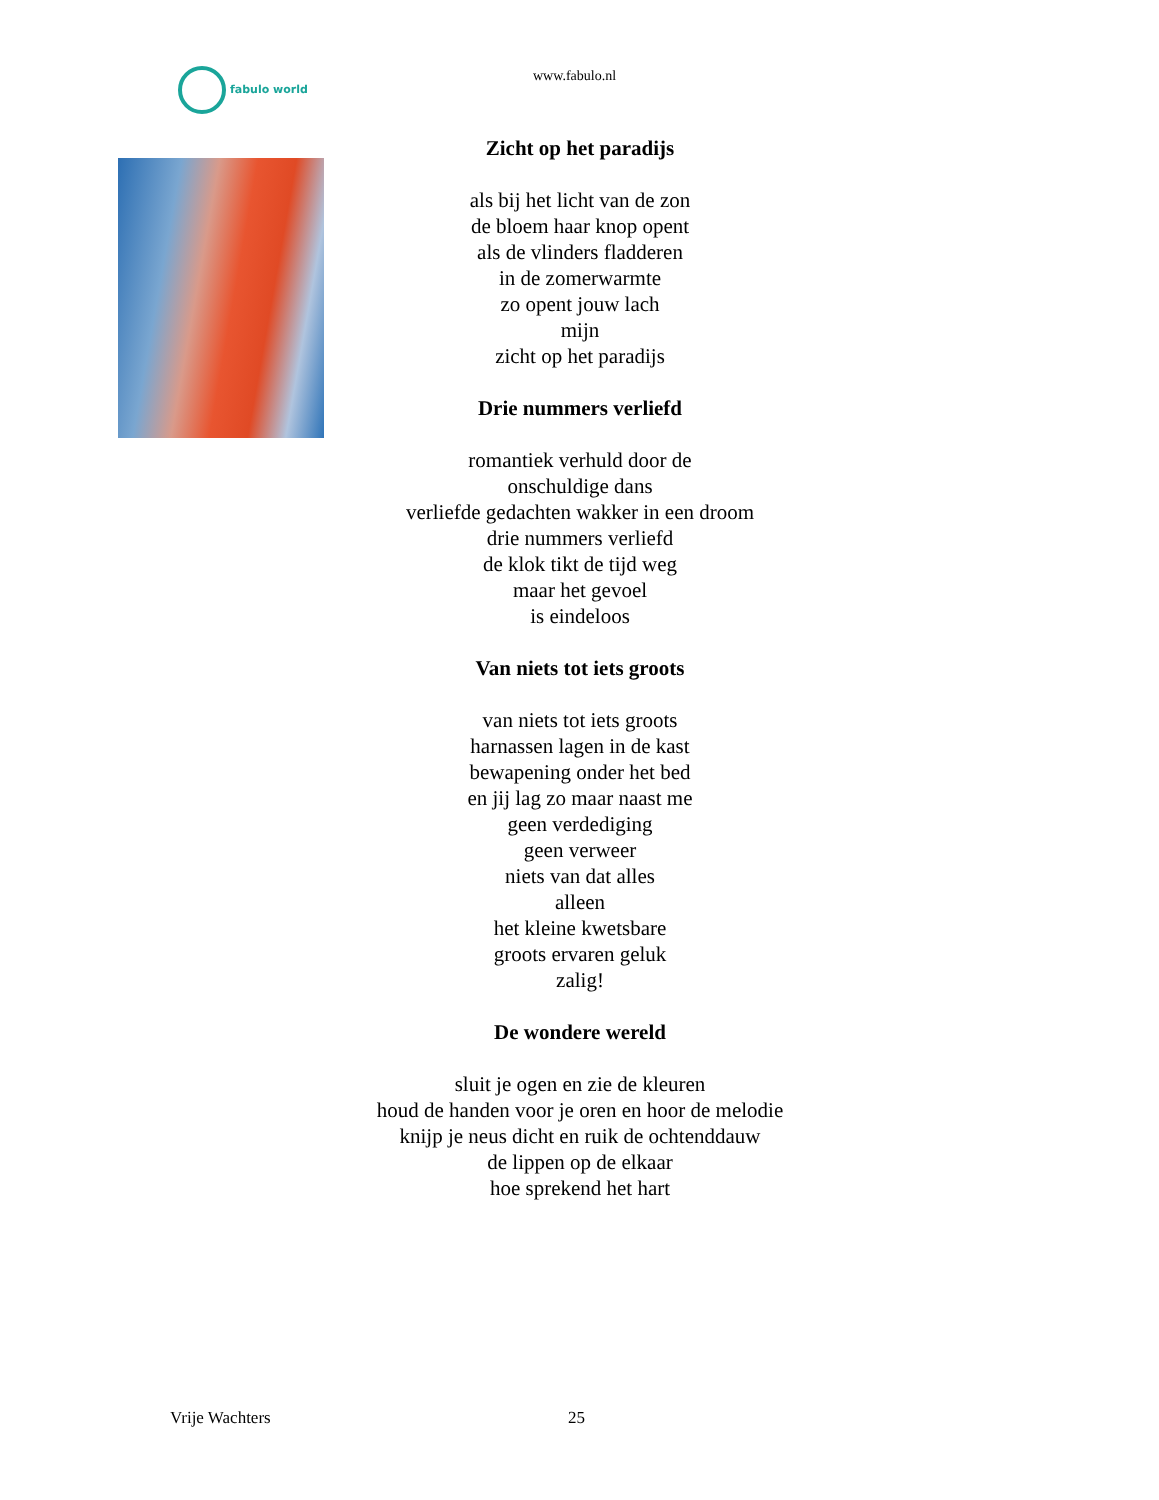fabulo world www.fabulo.nl
Zicht op het paradijs
als bij het licht van de zon
de bloem haar knop opent
als de vlinders fladderen
in de zomerwarmte
zo opent jouw lach
mijn
zicht op het paradijs
Drie nummers verliefd
romantiek verhuld door de
onschuldige dans
verliefde gedachten wakker in een droom
drie nummers verliefd
de klok tikt de tijd weg
maar het gevoel
is eindeloos
Van niets tot iets groots
van niets tot iets groots
harnassen lagen in de kast
bewapening onder het bed
en jij lag zo maar naast me
geen verdediging
geen verweer
niets van dat alles
alleen
het kleine kwetsbare
groots ervaren geluk
zalig!
De wondere wereld
sluit je ogen en zie de kleuren
houd de handen voor je oren en hoor de melodie
knijp je neus dicht en ruik de ochtenddauw
de lippen op de elkaar
hoe sprekend het hart
Vrije Wachters 25